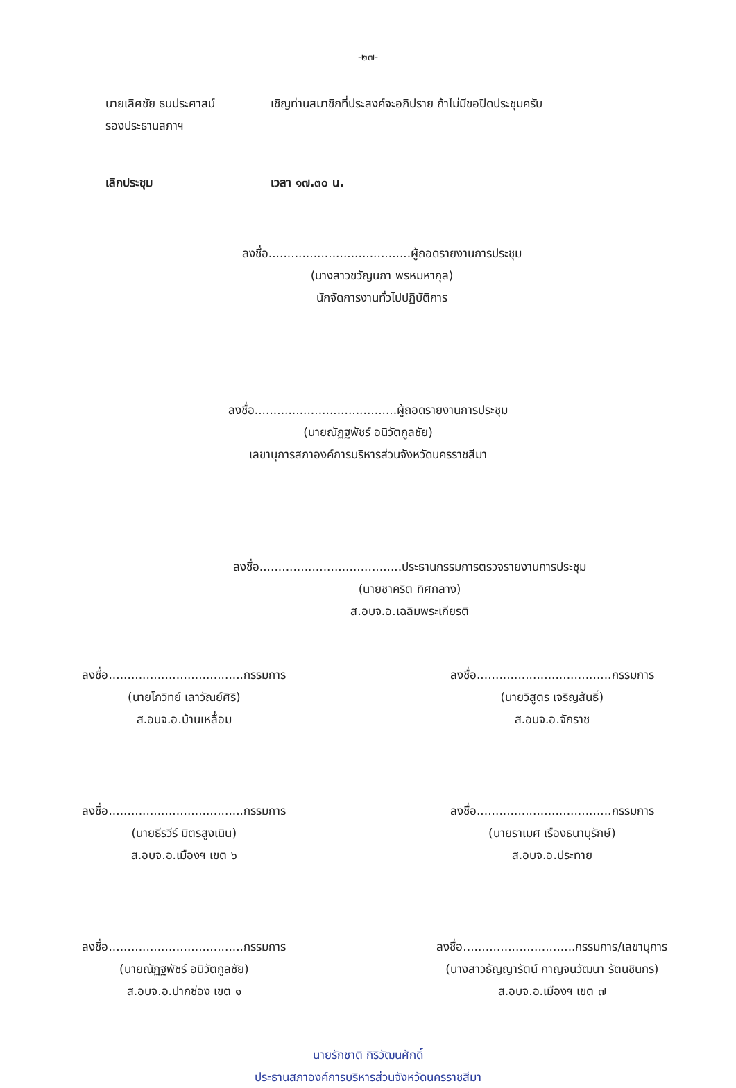-๒๗-
นายเลิศชัย ธนประศาสน์
รองประธานสภาฯ
เชิญท่านสมาชิกที่ประสงค์จะอภิปราย ถ้าไม่มีขอปิดประชุมครับ
เลิกประชุม เวลา ๑๗.๓๐ น.
ลงชื่อ......................................ผู้ถอดรายงานการประชุม
(นางสาวขวัญนภา พรหมหากุล)
นักจัดการงานทั่วไปปฏิบัติการ
ลงชื่อ......................................ผู้ถอดรายงานการประชุม
(นายณัฏฐพัชร์ อนิวัตกูลชัย)
เลขานุการสภาองค์การบริหารส่วนจังหวัดนครราชสีมา
ลงชื่อ......................................ประธานกรรมการตรวจรายงานการประชุม
(นายชาคริต ทิศกลาง)
ส.อบจ.อ.เฉลิมพระเกียรติ
ลงชื่อ....................................กรรมการ
(นายโกวิทย์ เลาวัณย์ศิริ)
ส.อบจ.อ.บ้านเหลื่อม
ลงชื่อ....................................กรรมการ
(นายวิสูตร เจริญสันธิ์)
ส.อบจ.อ.จักราช
ลงชื่อ....................................กรรมการ
(นายธีรวีร์ มิตรสูงเนิน)
ส.อบจ.อ.เมืองฯ เขต ๖
ลงชื่อ....................................กรรมการ
(นายราเมศ เรืองธนานุรักษ์)
ส.อบจ.อ.ประทาย
ลงชื่อ....................................กรรมการ
(นายณัฏฐพัชร์ อนิวัตกูลชัย)
ส.อบจ.อ.ปากช่อง เขต ๑
ลงชื่อ..............................กรรมการ/เลขานุการ
(นางสาวธัญญารัตน์ กาญจนวัฒนา รัตนชินกร)
ส.อบจ.อ.เมืองฯ เขต ๗
นายรักชาติ กิริวัฒนศักดิ์
ประธานสภาองค์การบริหารส่วนจังหวัดนครราชสีมา